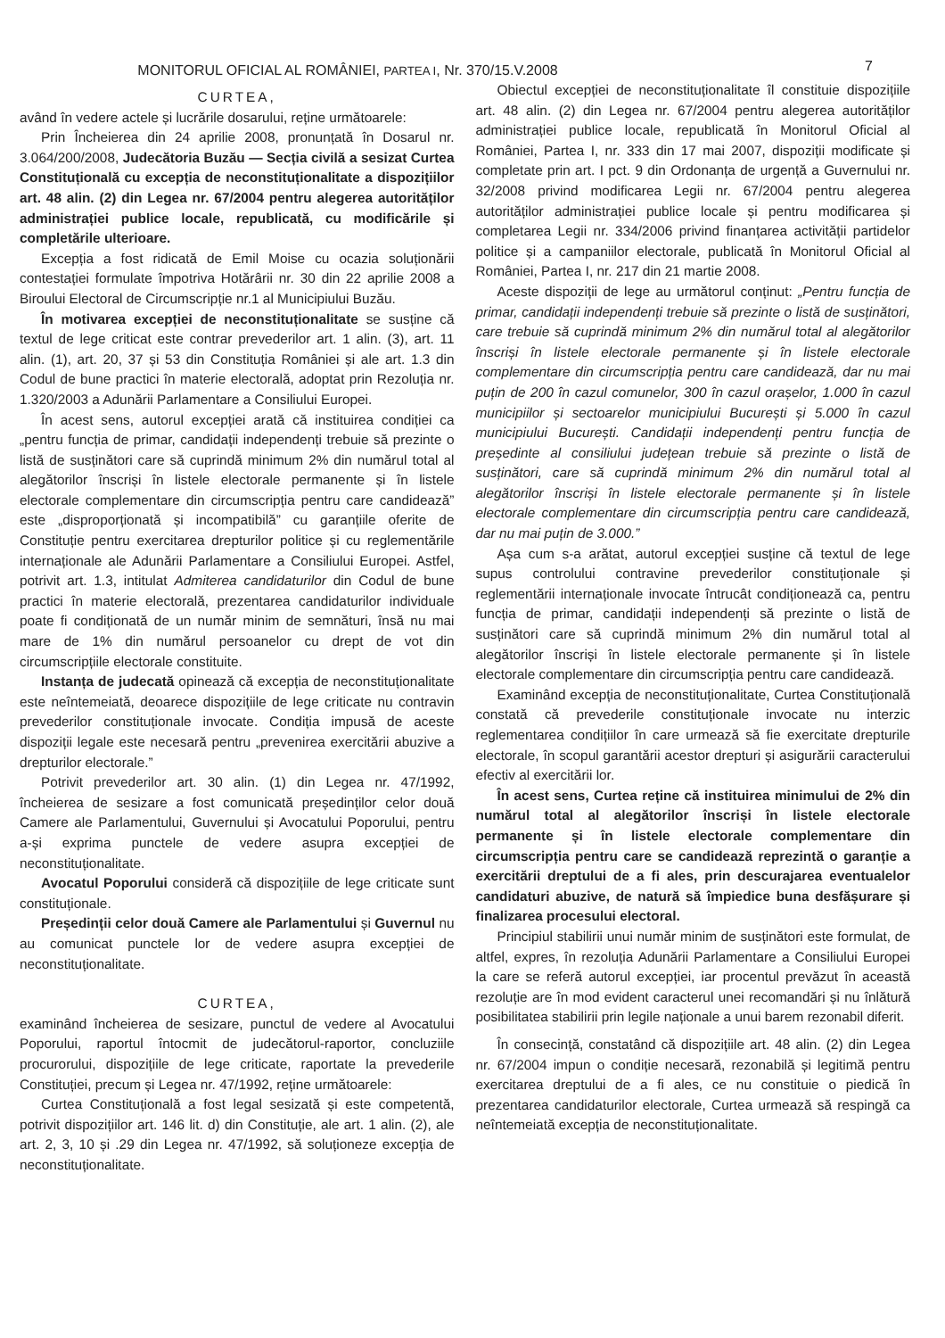MONITORUL OFICIAL AL ROMÂNIEI, PARTEA I, Nr. 370/15.V.2008 7
CURTEA,
având în vedere actele și lucrările dosarului, reține următoarele:
Prin Încheierea din 24 aprilie 2008, pronunțată în Dosarul nr. 3.064/200/2008, Judecătoria Buzău — Secția civilă a sesizat Curtea Constituțională cu excepția de neconstituționalitate a dispozițiilor art. 48 alin. (2) din Legea nr. 67/2004 pentru alegerea autorităților administrației publice locale, republicată, cu modificările și completările ulterioare.
Excepția a fost ridicată de Emil Moise cu ocazia soluționării contestației formulate împotriva Hotărârii nr. 30 din 22 aprilie 2008 a Biroului Electoral de Circumscripție nr.1 al Municipiului Buzău.
În motivarea excepției de neconstituționalitate se susține că textul de lege criticat este contrar prevederilor art. 1 alin. (3), art. 11 alin. (1), art. 20, 37 și 53 din Constituția României și ale art. 1.3 din Codul de bune practici în materie electorală, adoptat prin Rezoluția nr. 1.320/2003 a Adunării Parlamentare a Consiliului Europei.
În acest sens, autorul excepției arată că instituirea condiției ca „pentru funcția de primar, candidații independenți trebuie să prezinte o listă de susținători care să cuprindă minimum 2% din numărul total al alegătorilor înscriși în listele electorale permanente și în listele electorale complementare din circumscripția pentru care candidează” este „disproporționată și incompatibilă” cu garanțiile oferite de Constituție pentru exercitarea drepturilor politice și cu reglementările internaționale ale Adunării Parlamentare a Consiliului Europei. Astfel, potrivit art. 1.3, intitulat Admiterea candidaturilor din Codul de bune practici în materie electorală, prezentarea candidaturilor individuale poate fi condiționată de un număr minim de semnături, însă nu mai mare de 1% din numărul persoanelor cu drept de vot din circumscripțiile electorale constituite.
Instanța de judecată opinează că excepția de neconstituționalitate este neîntemeiată, deoarece dispozițiile de lege criticate nu contravin prevederilor constituționale invocate. Condiția impusă de aceste dispoziții legale este necesară pentru „prevenirea exercitării abuzive a drepturilor electorale.”
Potrivit prevederilor art. 30 alin. (1) din Legea nr. 47/1992, încheierea de sesizare a fost comunicată președinților celor două Camere ale Parlamentului, Guvernului și Avocatului Poporului, pentru a-și exprima punctele de vedere asupra excepției de neconstituționalitate.
Avocatul Poporului consideră că dispozițiile de lege criticate sunt constituționale.
Președinții celor două Camere ale Parlamentului și Guvernul nu au comunicat punctele lor de vedere asupra excepției de neconstituționalitate.
CURTEA,
examinând încheierea de sesizare, punctul de vedere al Avocatului Poporului, raportul întocmit de judecătorul-raportor, concluziile procurorului, dispozițiile de lege criticate, raportate la prevederile Constituției, precum și Legea nr. 47/1992, reține următoarele:
Curtea Constituțională a fost legal sesizată și este competentă, potrivit dispozițiilor art. 146 lit. d) din Constituție, ale art. 1 alin. (2), ale art. 2, 3, 10 și .29 din Legea nr. 47/1992, să soluționeze excepția de neconstituționalitate.
Obiectul excepției de neconstituționalitate îl constituie dispozițiile art. 48 alin. (2) din Legea nr. 67/2004 pentru alegerea autorităților administrației publice locale, republicată în Monitorul Oficial al României, Partea I, nr. 333 din 17 mai 2007, dispoziții modificate și completate prin art. I pct. 9 din Ordonanța de urgență a Guvernului nr. 32/2008 privind modificarea Legii nr. 67/2004 pentru alegerea autorităților administrației publice locale și pentru modificarea și completarea Legii nr. 334/2006 privind finanțarea activității partidelor politice și a campaniilor electorale, publicată în Monitorul Oficial al României, Partea I, nr. 217 din 21 martie 2008.
Aceste dispoziții de lege au următorul conținut: „Pentru funcția de primar, candidații independenți trebuie să prezinte o listă de susținători, care trebuie să cuprindă minimum 2% din numărul total al alegătorilor înscriși în listele electorale permanente și în listele electorale complementare din circumscripția pentru care candidează, dar nu mai puțin de 200 în cazul comunelor, 300 în cazul orașelor, 1.000 în cazul municipiilor și sectoarelor municipiului București și 5.000 în cazul municipiului București. Candidații independenți pentru funcția de președinte al consiliului județean trebuie să prezinte o listă de susținători, care să cuprindă minimum 2% din numărul total al alegătorilor înscriși în listele electorale permanente și în listele electorale complementare din circumscripția pentru care candidează, dar nu mai puțin de 3.000.”
Așa cum s-a arătat, autorul excepției susține că textul de lege supus controlului contravine prevederilor constituționale și reglementării internaționale invocate întrucât condiționează ca, pentru funcția de primar, candidații independenți să prezinte o listă de susținători care să cuprindă minimum 2% din numărul total al alegătorilor înscriși în listele electorale permanente și în listele electorale complementare din circumscripția pentru care candidează.
Examinând excepția de neconstituționalitate, Curtea Constituțională constată că prevederile constituționale invocate nu interzic reglementarea condițiilor în care urmează să fie exercitate drepturile electorale, în scopul garantării acestor drepturi și asigurării caracterului efectiv al exercitării lor.
În acest sens, Curtea reține că instituirea minimului de 2% din numărul total al alegătorilor înscriși în listele electorale permanente și în listele electorale complementare din circumscripția pentru care se candidează reprezintă o garanție a exercitării dreptului de a fi ales, prin descurajarea eventualelor candidaturi abuzive, de natură să împiedice buna desfășurare și finalizarea procesului electoral.
Principiul stabilirii unui număr minim de susținători este formulat, de altfel, expres, în rezoluția Adunării Parlamentare a Consiliului Europei la care se referă autorul excepției, iar procentul prevăzut în această rezoluție are în mod evident caracterul unei recomandări și nu înlătură posibilitatea stabilirii prin legile naționale a unui barem rezonabil diferit.
În consecință, constatând că dispozițiile art. 48 alin. (2) din Legea nr. 67/2004 impun o condiție necesară, rezonabilă și legitimă pentru exercitarea dreptului de a fi ales, ce nu constituie o piedică în prezentarea candidaturilor electorale, Curtea urmează să respingă ca neîntemeiată excepția de neconstituționalitate.